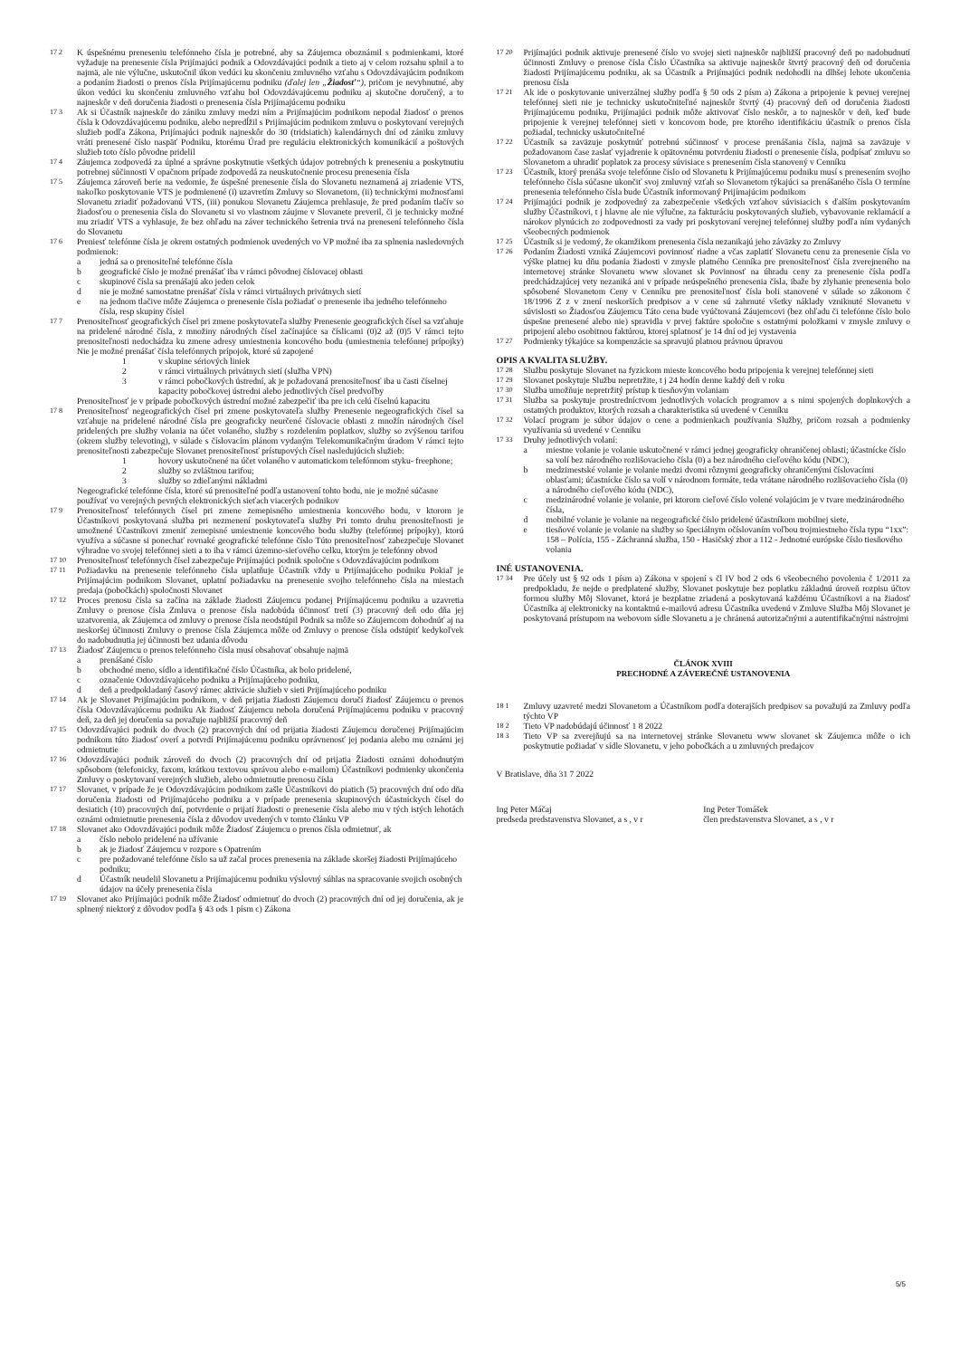17 2 K úspešnému preneseniu telefónneho čísla je potrebné, aby sa Záujemca oboznámil s podmienkami, ktoré vyžaduje na prenesenie čísla Prijímajúci podnik a Odovzdávajúci podnik a tieto aj v celom rozsahu splnil a to najmä, ale nie výlučne, uskutočnil úkon vedúci ku skončeniu zmluvného vzťahu s Odovzdávajúcim podnikom a podaním žiadosti o prenos čísla Prijímajúcemu podniku (ďalej len „Žiadosť“), pričom je nevyhnutné, aby úkon vedúci ku skončeniu zmluvného vzťahu bol Odovzdávajúcemu podniku aj skutočne doručený, a to najneskôr v deň doručenia žiadosti o prenesenia čísla Prijímajúcemu podniku
17 3 Ak si Účastník najneskôr do zániku zmluvy medzi ním a Prijímajúcim podnikom nepodal žiadosť o prenos čísla k Odovzdávajúcemu podniku, alebo nepredĺžil s Prijímajúcim podnikom zmluvu o poskytovaní verejných služieb podľa Zákona, Prijímajúci podnik najneskôr do 30 (tridsiatich) kalendárnych dní od zániku zmluvy vráti prenesené číslo naspäť Podniku, ktorému Úrad pre reguláciu elektronických komunikácií a poštových služieb toto číslo pôvodne pridelil
17 4 Záujemca zodpovedá za úplné a správne poskytnutie všetkých údajov potrebných k preneseniu a poskytnutiu potrebnej súčinnosti V opačnom prípade zodpovedá za neuskutočnenie procesu prenesenia čísla
17 5 Záujemca zároveň berie na vedomie, že úspešné prenesenie čísla do Slovanetu neznamená aj zriadenie VTS, nakoľko poskytovanie VTS je podmienené (i) uzavretím Zmluvy so Slovanetom, (ii) technickými možnosťami Slovanetu zriadiť požadovanú VTS, (iii) ponukou Slovanetu Záujemca prehlasuje, že pred podaním tlačív so žiadosťou o prenesenia čísla do Slovanetu si vo vlastnom záujme v Slovanete preveril, či je technicky možné mu zriadiť VTS a vyhlasuje, že bez ohľadu na záver technického šetrenia trvá na prenesení telefónneho čísla do Slovanetu
17 6 Preniesť telefónne čísla je okrem ostatných podmienok uvedených vo VP možné iba za splnenia nasledovných podmienok:
a jedná sa o prenositeľné telefónne čísla
b geografické číslo je možné prenášať iba v rámci pôvodnej číslovacej oblasti
c skupinové čísla sa prenášajú ako jeden celok
d nie je možné samostatne prenášať čísla v rámci virtuálnych privátnych sietí
e na jednom tlačive môže Záujemca o prenesenie čísla požiadať o prenesenie iba jedného telefónneho čísla, resp skupiny čísiel
17 7 Prenositeľnosť geografických čísel pri zmene poskytovateľa služby Prenesenie geografických čísel sa vzťahuje na pridelené národné čísla, z množiny národných čísel začínajúce sa číslicami (0)2 až (0)5 V rámci tejto prenositeľnosti nedochádza ku zmene adresy umiestnenia koncového bodu (umiestnenia telefónnej prípojky) Nie je možné prenášať čísla telefónnych prípojok, ktoré sú zapojené
1 v skupine sériových liniek
2 v rámci virtuálnych privátnych sietí (služba VPN)
3 v rámci pobočkových ústrední, ak je požadovaná prenositeľnosť iba u časti číselnej kapacity pobočkovej ústredni alebo jednotlivých čísel predvoľby
Prenositeľnosť je v prípade pobočkových ústrední možné zabezpečiť iba pre ich celú číselnú kapacitu
17 8 Prenositeľnosť negeografických čísel pri zmene poskytovateľa služby Prenesenie negeografických čísel sa vzťahuje na pridelené národné čísla pre geograficky neurčené číslovacie oblasti z množín národných čísel pridelených pre služby volania na účet volaného, služby s rozdelením poplatkov, služby so zvýšenou tarifou (okrem služby televoting), v súlade s číslovacím plánom vydaným Telekomunikačným úradom V rámci tejto prenositeľnosti zabezpečuje Slovanet prenositeľnosť prístupových čísel nasledujúcich služieb:
1 hovory uskutočnené na účet volaného v automatickom telefónnom styku- freephone;
2 služby so zvláštnou tarifou;
3 služby so zdieľanými nákladmi
Negeografické telefónne čísla, ktoré sú prenositeľné podľa ustanovení tohto bodu, nie je možné súčasne používať vo verejných pevných elektronických sieťach viacerých podnikov
17 9 Prenositeľnosť telefónnych čísel pri zmene zemepisného umiestnenia koncového bodu, v ktorom je Účastníkovi poskytovaná služba pri nezmenení poskytovateľa služby Pri tomto druhu prenositeľnosti je umožnené Účastníkovi zmeniť zemepisné umiestnenie koncového bodu služby (telefónnej prípojky), ktorú využíva a súčasne si ponechať rovnaké geografické telefónne číslo Túto prenositeľnosť zabezpečuje Slovanet výhradne vo svojej telefónnej sieti a to iba v rámci územno-sieťového celku, ktorým je telefónny obvod
17 10 Prenositeľnosť telefónnych čísel zabezpečuje Prijímajúci podnik spoločne s Odovzdávajúcim podnikom
17 11 Požiadavku na prenesenie telefónneho čísla uplatňuje Účastník vždy u Prijímajúceho podniku Pokiaľ je Prijímajúcim podnikom Slovanet, uplatní požiadavku na prenesenie svojho telefónneho čísla na miestach predaja (pobočkách) spoločnosti Slovanet
17 12 Proces prenosu čísla sa začína na základe žiadosti Záujemcu podanej Prijímajúcemu podniku a uzavretia Zmluvy o prenose čísla Zmluva o prenose čísla nadobúda účinnosť tretí (3) pracovný deň odo dňa jej uzatvorenia, ak Záujemca od zmluvy o prenose čísla neodstúpil Podnik sa môže so Záujemcom dohodnúť aj na neskoršej účinnosti Zmluvy o prenose čísla Záujemca môže od Zmluvy o prenose čísla odstúpiť kedykoľvek do nadobudnutia jej účinnosti bez udania dôvodu
17 13 Žiadosť Záujemcu o prenos telefónneho čísla musí obsahovať obsahuje najmä
a prenášané číslo
b obchodné meno, sídlo a identifikačné číslo Účastníka, ak bolo pridelené,
c označenie Odovzdávajúceho podniku a Prijímajúceho podniku,
d deň a predpokladaný časový rámec aktivácie služieb v sieti Prijímajúceho podniku
17 14 Ak je Slovanet Prijímajúcim podnikom, v deň prijatia žiadosti Záujemcu doručí žiadosť Záujemcu o prenos čísla Odovzdávajúcemu podniku Ak žiadosť Záujemcu nebola doručená Prijímajúcemu podniku v pracovný deň, za deň jej doručenia sa považuje najbližší pracovný deň
17 15 Odovzdávajúci podnik do dvoch (2) pracovných dní od prijatia žiadosti Záujemcu doručenej Prijímajúcim podnikom túto žiadosť overí a potvrdí Prijímajúcemu podniku oprávnenosť jej podania alebo mu oznámi jej odmietnutie
17 16 Odovzdávajúci podnik zároveň do dvoch (2) pracovných dní od prijatia Žiadosti oznámi dohodnutým spôsobom (telefonicky, faxom, krátkou textovou správou alebo e-mailom) Účastníkovi podmienky ukončenia Zmluvy o poskytovaní verejných služieb, alebo odmietnutie prenosu čísla
17 17 Slovanet, v prípade že je Odovzdávajúcim podnikom zašle Účastníkovi do piatich (5) pracovných dní odo dňa doručenia žiadosti od Prijímajúceho podniku a v prípade prenesenia skupinových účastníckych čísel do desiatich (10) pracovných dní, potvrdenie o prijatí žiadosti o prenesenie čísla alebo mu v tých istých lehotách oznámi odmietnutie prenesenia čísla z dôvodov uvedených v tomto článku VP
17 18 Slovanet ako Odovzdávajúci podnik môže Žiadosť Záujemcu o prenos čísla odmietnuť, ak
a číslo nebolo pridelené na užívanie
b ak je žiadosť Záujemcu v rozpore s Opatrením
c pre požadované telefónne číslo sa už začal proces prenesenia na základe skoršej žiadosti Prijímajúceho podniku;
d Účastník neudelil Slovanetu a Prijímajúcemu podniku výslovný súhlas na spracovanie svojich osobných údajov na účely prenesenia čísla
17 19 Slovanet ako Prijímajúci podnik môže Žiadosť odmietnuť do dvoch (2) pracovných dní od jej doručenia, ak je splnený niektorý z dôvodov podľa § 43 ods 1 písm c) Zákona
17 20 Prijímajúci podnik aktivuje prenesené číslo vo svojej sieti najneskôr najbližší pracovný deň po nadobudnutí účinnosti Zmluvy o prenose čísla Číslo Účastníka sa aktivuje najneskôr štvrtý pracovný deň od doručenia žiadosti Prijímajúcemu podniku, ak sa Účastník a Prijímajúci podnik nedohodli na dlhšej lehote ukončenia prenosu čísla
17 21 Ak ide o poskytovanie univerzálnej služby podľa § 50 ods 2 písm a) Zákona a pripojenie k pevnej verejnej telefónnej sieti nie je technicky uskutočniteľné najneskôr štvrtý (4) pracovný deň od doručenia žiadosti Prijímajúcemu podniku, Prijímajúci podnik môže aktivovať číslo neskôr, a to najneskôr v deň, keď bude pripojenie k verejnej telefónnej sieti v koncovom bode, pre ktorého identifikáciu účastník o prenos čísla požiadal, technicky uskutočniteľné
17 22 Účastník sa zaväzuje poskytnúť potrebnú súčinnosť v procese prenášania čísla, najmä sa zaväzuje v požadovanom čase zaslať vyjadrenie k opätovnému potvrdeniu žiadosti o prenesenie čísla, podpísať zmluvu so Slovanetom a uhradiť poplatok za procesy súvisiace s prenesením čísla stanovený v Cenníku
17 23 Účastník, ktorý prenáša svoje telefónne číslo od Slovanetu k Prijímajúcemu podniku musí s prenesením svojho telefónneho čísla súčasne ukončiť svoj zmluvný vzťah so Slovanetom týkajúci sa prenášaného čísla O termíne prenesenia telefónneho čísla bude Účastník informovaný Prijímajúcim podnikom
17 24 Prijímajúci podnik je zodpovedný za zabezpečenie všetkých vzťahov súvisiacich s ďalším poskytovaním služby Účastníkovi, t j hlavne ale nie výlučne, za fakturáciu poskytovaných služieb, vybavovanie reklamácií a nárokov plynúcich zo zodpovednosti za vady pri poskytovaní verejnej telefónnej služby podľa ním vydaných všeobecných podmienok
17 25 Účastník si je vedomý, že okamžikom prenesenia čísla nezanikajú jeho záväzky zo Zmluvy
17 26 Podaním Žiadosti vzniká Záujemcovi povinnosť riadne a včas zaplatiť Slovanetu cenu za prenesenie čísla vo výške platnej ku dňu podania žiadosti v zmysle platného Cenníka pre prenositeľnosť čísla zverejneného na internetovej stránke Slovanetu www slovanet sk Povinnosť na úhradu ceny za prenesenie čísla podľa predchádzajúcej vety nezaniká ani v prípade neúspešného prenesenia čísla, ibaže by zlyhanie prenesenia bolo spôsobené Slovanetom Ceny v Cenníku pre prenositeľnosť čísla boli stanovené v súlade so zákonom č 18/1996 Z z v znení neskorších predpisov a v cene sú zahrnuté všetky náklady vzniknuté Slovanetu v súvislosti so Žiadosťou Záujemcu Táto cena bude vyúčtovaná Záujemcovi (bez ohľadu či telefónne číslo bolo úspešne prenesené alebo nie) spravidla v prvej faktúre spoločne s ostatnými položkami v zmysle zmluvy o pripojení alebo osobitnou faktúrou, ktorej splatnosť je 14 dní od jej vystavenia
17 27 Podmienky týkajúce sa kompenzácie sa spravujú platnou právnou úpravou
OPIS A KVALITA SLUŽBY.
17 28 Službu poskytuje Slovanet na fyzickom mieste koncového bodu pripojenia k verejnej telefónnej sieti
17 29 Slovanet poskytuje Službu nepretržite, t j 24 hodín denne každý deň v roku
17 30 Služba umožňuje nepretržitý prístup k tiesňovým volaniam
17 31 Služba sa poskytuje prostredníctvom jednotlivých volacích programov a s nimi spojených doplnkových a ostatných produktov, ktorých rozsah a charakteristika sú uvedené v Cenníku
17 32 Volací program je súbor údajov o cene a podmienkach používania Služby, pričom rozsah a podmienky využívania sú uvedené v Cenníku
17 33 Druhy jednotlivých volaní:
a miestne volanie je volanie uskutočnené v rámci jednej geograficky ohraničenej oblasti; účastnícke číslo sa volí bez národného rozlišovacieho čísla (0) a bez národného cieľového kódu (NDC),
b medzimestské volanie je volanie medzi dvomi rôznymi geograficky ohraničenými číslovacími oblasťami; účastnícke číslo sa volí v národnom formáte, teda vrátane národného rozlišovacieho čísla (0) a národného cieľového kódu (NDC),
c medzinárodné volanie je volanie, pri ktorom cieľové číslo volené volajúcim je v tvare medzinárodného čísla,
d mobilné volanie je volanie na negeografické číslo pridelené účastníkom mobilnej siete,
e tiesňové volanie je volanie na služby so špeciálnym očíslovaním voľbou trojmiestneho čísla typu “1xx”: 158 – Polícia, 155 - Záchranná služba, 150 - Hasičský zbor a 112 - Jednotné európske číslo tiesňového volania
INÉ USTANOVENIA.
17 34 Pre účely ust § 92 ods 1 písm a) Zákona v spojení s čl IV bod 2 ods 6 všeobecného povolenia č 1/2011 za predpokladu, že nejde o predplatené služby, Slovanet poskytuje bez poplatku základnú úroveň rozpisu účtov formou služby Môj Slovanet, ktorá je bezplatne zriadená a poskytovaná každému Účastníkovi a na žiadosť Účastníka aj elektronicky na kontaktnú e-mailovú adresu Účastníka uvedenú v Zmluve Služba Môj Slovanet je poskytovaná prístupom na webovom sídle Slovanetu a je chránená autorizačnými a autentifikačnými nástrojmi
ČLÁNOK XVIII
PRECHODNÉ A ZÁVEREČNÉ USTANOVENIA
18 1 Zmluvy uzavreté medzi Slovanetom a Účastníkom podľa doterajších predpisov sa považujú za Zmluvy podľa týchto VP
18 2 Tieto VP nadobúdajú účinnosť 1 8 2022
18 3 Tieto VP sa zverejňujú sa na internetovej stránke Slovanetu www slovanet sk Záujemca môže o ich poskytnutie požiadať v sídle Slovanetu, v jeho pobočkách a u zmluvných predajcov
V Bratislave, dňa 31 7 2022
Ing Peter Máčaj
predseda predstavenstva Slovanet, a s , v r
Ing Peter Tomášek
člen predstavenstva Slovanet, a s , v r
5/5